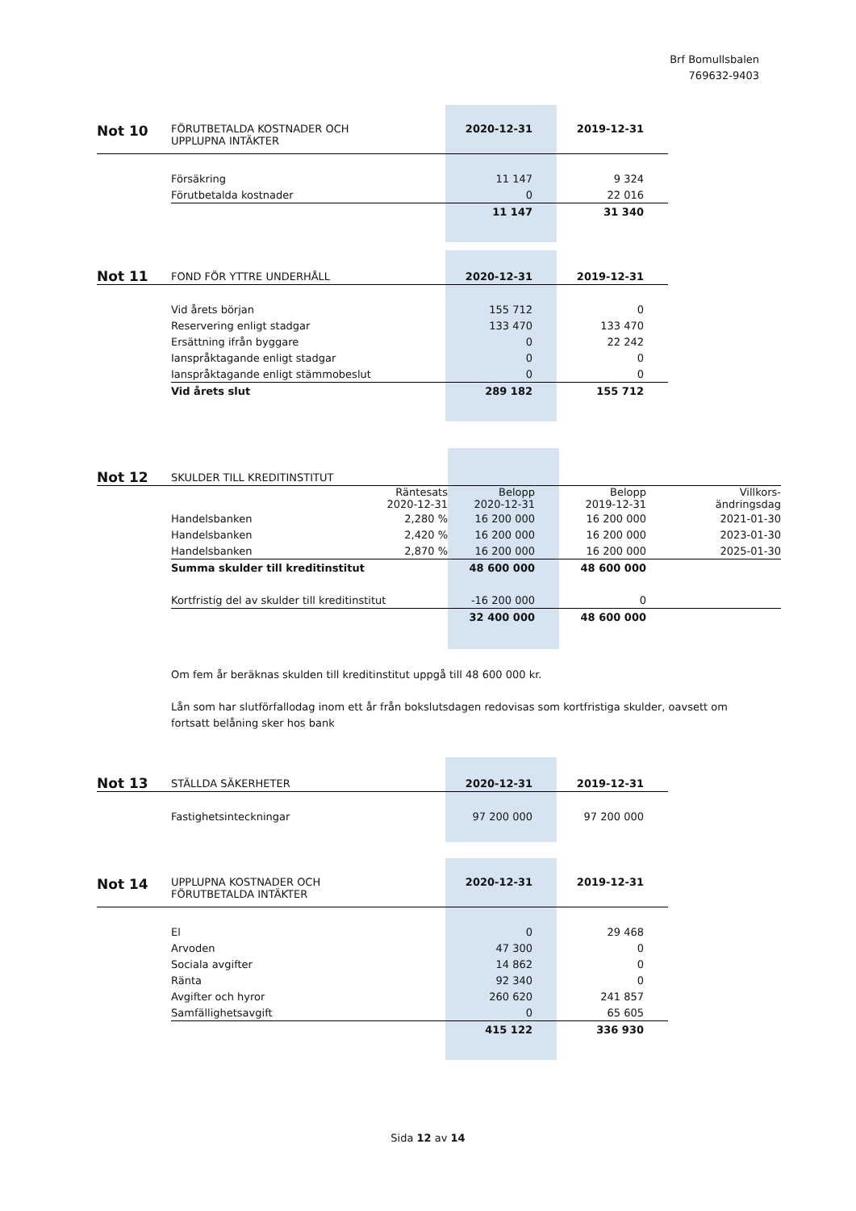Brf Bomullsbalen
769632-9403
| Not 10 | FÖRUTBETALDA KOSTNADER OCH UPPLUPNA INTÄKTER | 2020-12-31 | 2019-12-31 |
| | Försäkring | 11 147 | 9 324 |
| | Förutbetalda kostnader | 0 | 22 016 |
| | | 11 147 | 31 340 |
| Not 11 | FOND FÖR YTTRE UNDERHÅLL | 2020-12-31 | 2019-12-31 |
| | Vid årets början | 155 712 | 0 |
| | Reservering enligt stadgar | 133 470 | 133 470 |
| | Ersättning ifrån byggare | 0 | 22 242 |
| | Ianspråktagande enligt stadgar | 0 | 0 |
| | Ianspråktagande enligt stämmobeslut | 0 | 0 |
| | Vid årets slut | 289 182 | 155 712 |
| Not 12 | SKULDER TILL KREDITINSTITUT | | | | |
| | | Räntesats 2020-12-31 | Belopp 2020-12-31 | Belopp 2019-12-31 | Villkors- ändringsdag |
| | Handelsbanken | 2,280 % | 16 200 000 | 16 200 000 | 2021-01-30 |
| | Handelsbanken | 2,420 % | 16 200 000 | 16 200 000 | 2023-01-30 |
| | Handelsbanken | 2,870 % | 16 200 000 | 16 200 000 | 2025-01-30 |
| | Summa skulder till kreditinstitut | | 48 600 000 | 48 600 000 | |
| | Kortfristig del av skulder till kreditinstitut | | -16 200 000 | 0 | |
| | | | 32 400 000 | 48 600 000 | |
Om fem år beräknas skulden till kreditinstitut uppgå till 48 600 000 kr.
Lån som har slutförfallodag inom ett år från bokslutsdagen redovisas som kortfristiga skulder, oavsett om fortsatt belåning sker hos bank
| Not 13 | STÄLLDA SÄKERHETER | 2020-12-31 | 2019-12-31 |
| | Fastighetsinteckningar | 97 200 000 | 97 200 000 |
| Not 14 | UPPLUPNA KOSTNADER OCH FÖRUTBETALDA INTÄKTER | 2020-12-31 | 2019-12-31 |
| | El | 0 | 29 468 |
| | Arvoden | 47 300 | 0 |
| | Sociala avgifter | 14 862 | 0 |
| | Ränta | 92 340 | 0 |
| | Avgifter och hyror | 260 620 | 241 857 |
| | Samfällighetsavgift | 0 | 65 605 |
| | | 415 122 | 336 930 |
Sida 12 av 14